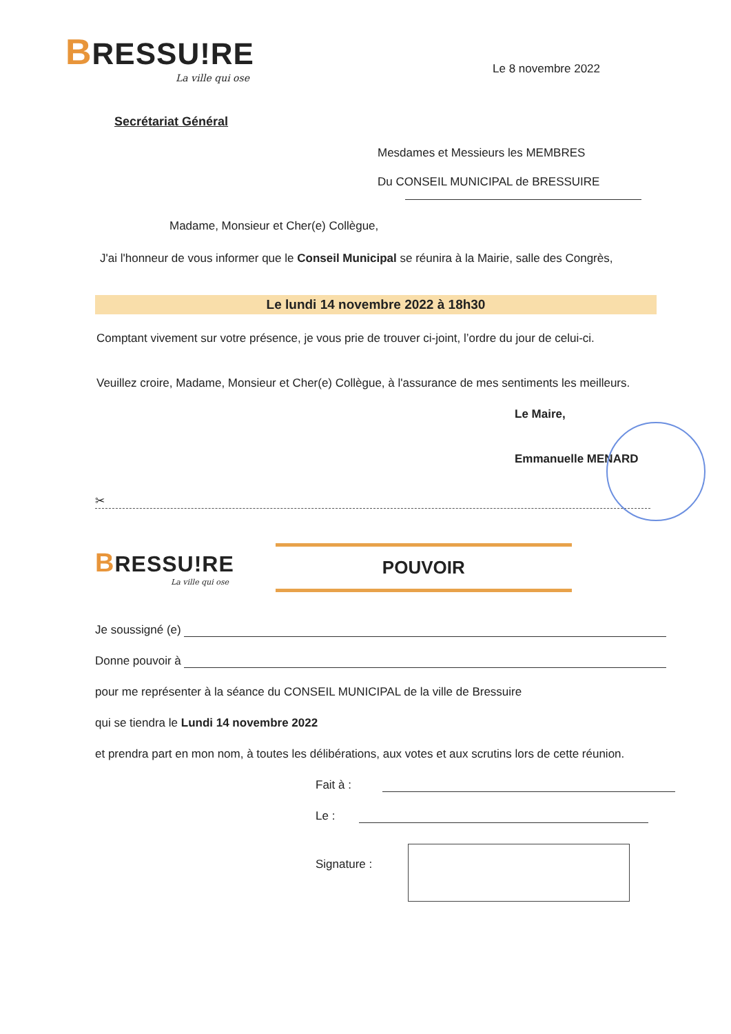BRESSU!RE
La ville qui ose
Le 8 novembre 2022
Secrétariat Général
Mesdames et Messieurs les MEMBRES
Du CONSEIL MUNICIPAL de BRESSUIRE
Madame, Monsieur et Cher(e) Collègue,
J'ai l'honneur de vous informer que le Conseil Municipal se réunira à la Mairie, salle des Congrès,
Le lundi 14 novembre 2022 à 18h30
Comptant vivement sur votre présence, je vous prie de trouver ci-joint, l’ordre du jour de celui-ci.
Veuillez croire, Madame, Monsieur et Cher(e) Collègue, à l'assurance de mes sentiments les meilleurs.
Le Maire,
Emmanuelle MENARD
✂
BRESSU!RE
La ville qui ose
POUVOIR
Je soussigné (e)
Donne pouvoir à
pour me représenter à la séance du CONSEIL MUNICIPAL de la ville de Bressuire
qui se tiendra le Lundi 14 novembre 2022
et prendra part en mon nom, à toutes les délibérations, aux votes et aux scrutins lors de cette réunion.
Fait à :
Le :
Signature :